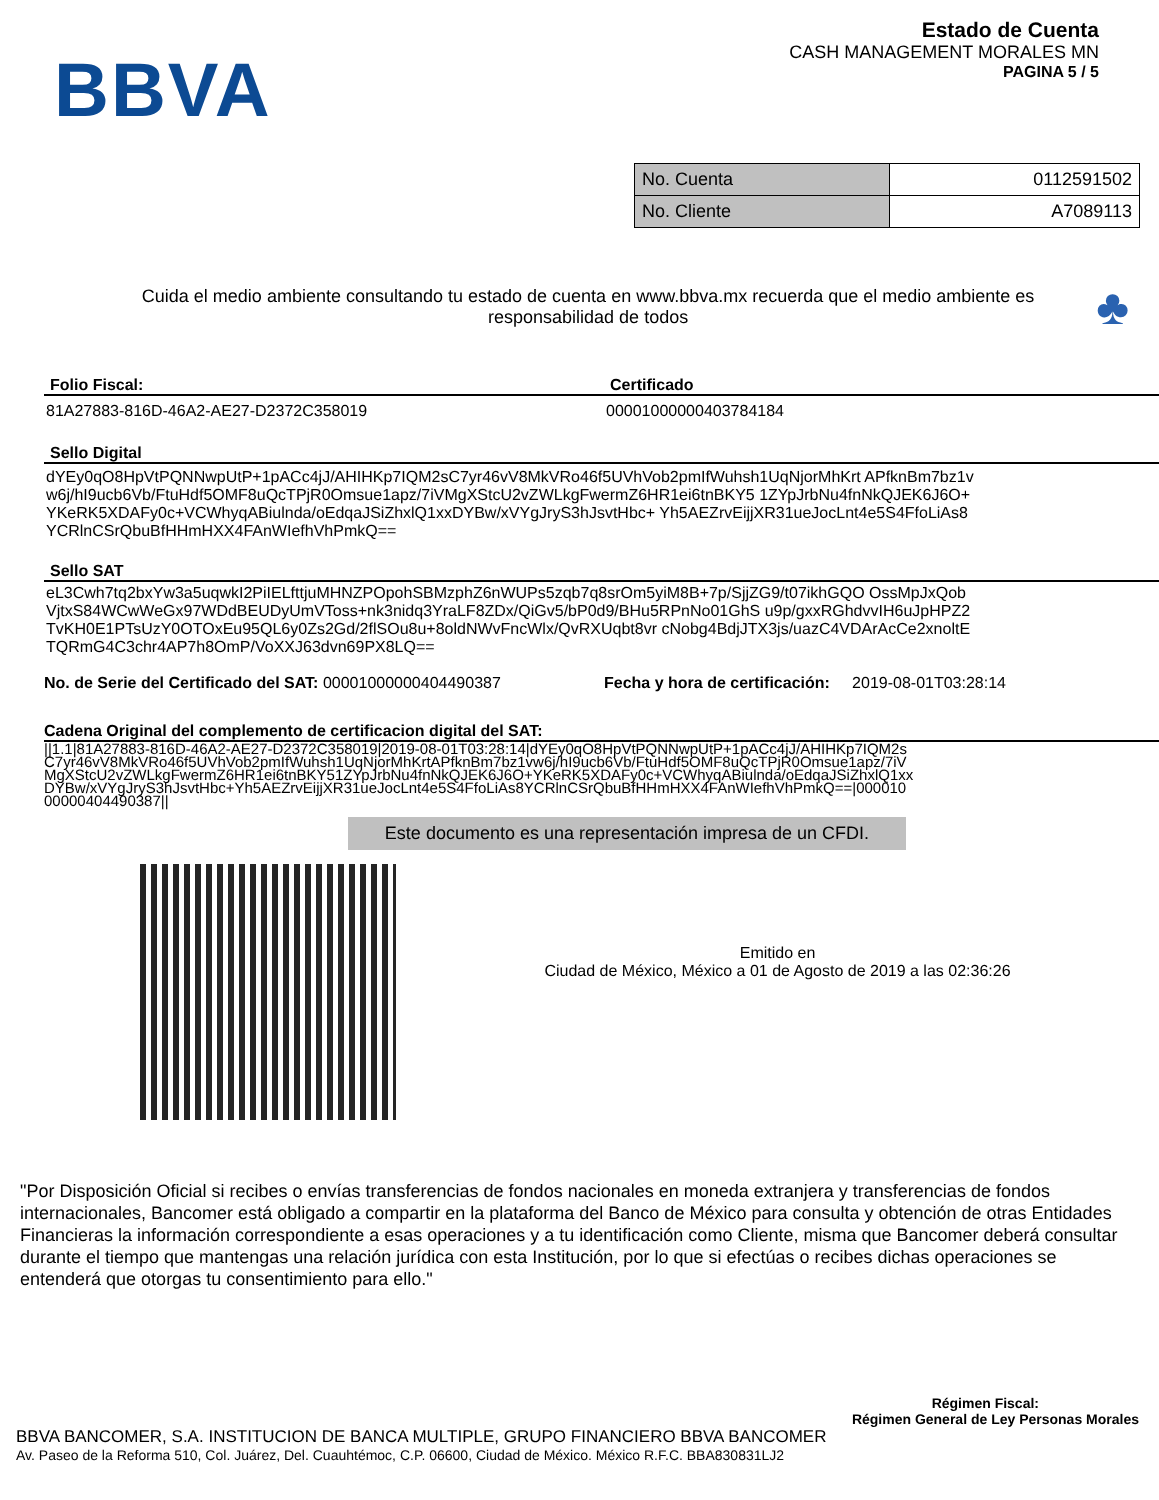BBVA
Estado de Cuenta
CASH MANAGEMENT MORALES MN
PAGINA 5 / 5
| No. Cuenta | 0112591502 |
| No. Cliente | A7089113 |
Cuida el medio ambiente consultando tu estado de cuenta en www.bbva.mx recuerda que el medio ambiente es responsabilidad de todos
♣
Folio Fiscal: Certificado
81A27883-816D-46A2-AE27-D2372C358019 00001000000403784184
Sello Digital
dYEy0qO8HpVtPQNNwpUtP+1pACc4jJ/AHIHKp7IQM2sC7yr46vV8MkVRo46f5UVhVob2pmIfWuhsh1UqNjorMhKrt APfknBm7bz1vw6j/hI9ucb6Vb/FtuHdf5OMF8uQcTPjR0Omsue1apz/7iVMgXStcU2vZWLkgFwermZ6HR1ei6tnBKY5 1ZYpJrbNu4fnNkQJEK6J6O+YKeRK5XDAFy0c+VCWhyqABiulnda/oEdqaJSiZhxlQ1xxDYBw/xVYgJryS3hJsvtHbc+ Yh5AEZrvEijjXR31ueJocLnt4e5S4FfoLiAs8YCRlnCSrQbuBfHHmHXX4FAnWIefhVhPmkQ==
Sello SAT
eL3Cwh7tq2bxYw3a5uqwkI2PiIELfttjuMHNZPOpohSBMzphZ6nWUPs5zqb7q8srOm5yiM8B+7p/SjjZG9/t07ikhGQO OssMpJxQobVjtxS84WCwWeGx97WDdBEUDyUmVToss+nk3nidq3YraLF8ZDx/QiGv5/bP0d9/BHu5RPnNo01GhS u9p/gxxRGhdvvIH6uJpHPZ2TvKH0E1PTsUzY0OTOxEu95QL6y0Zs2Gd/2flSOu8u+8oldNWvFncWlx/QvRXUqbt8vr cNobg4BdjJTX3js/uazC4VDArAcCe2xnoltETQRmG4C3chr4AP7h8OmP/VoXXJ63dvn69PX8LQ==
No. de Serie del Certificado del SAT: 00001000000404490387 Fecha y hora de certificación: 2019-08-01T03:28:14
Cadena Original del complemento de certificacion digital del SAT:
||1.1|81A27883-816D-46A2-AE27-D2372C358019|2019-08-01T03:28:14|dYEy0qO8HpVtPQNNwpUtP+1pACc4jJ/AHIHKp7IQM2sC7yr46vV8MkVRo46f5UVhVob2pmIfWuhsh1UqNjorMhKrtAPfknBm7bz1vw6j/hI9ucb6Vb/FtuHdf5OMF8uQcTPjR0Omsue1apz/7iVMgXStcU2vZWLkgFwermZ6HR1ei6tnBKY51ZYpJrbNu4fnNkQJEK6J6O+YKeRK5XDAFy0c+VCWhyqABiulnda/oEdqaJSiZhxlQ1xxDYBw/xVYgJryS3hJsvtHbc+Yh5AEZrvEijjXR31ueJocLnt4e5S4FfoLiAs8YCRlnCSrQbuBfHHmHXX4FAnWIefhVhPmkQ==|00001000000404490387||
Este documento es una representación impresa de un CFDI.
Emitido en
Ciudad de México, México a 01 de Agosto de 2019 a las 02:36:26
"Por Disposición Oficial si recibes o envías transferencias de fondos nacionales en moneda extranjera y transferencias de fondos internacionales, Bancomer está obligado a compartir en la plataforma del Banco de México para consulta y obtención de otras Entidades Financieras la información correspondiente a esas operaciones y a tu identificación como Cliente, misma que Bancomer deberá consultar durante el tiempo que mantengas una relación jurídica con esta Institución, por lo que si efectúas o recibes dichas operaciones se entenderá que otorgas tu consentimiento para ello."
Régimen Fiscal:
Régimen General de Ley Personas Morales
BBVA BANCOMER, S.A. INSTITUCION DE BANCA MULTIPLE, GRUPO FINANCIERO BBVA BANCOMER
Av. Paseo de la Reforma 510, Col. Juárez, Del. Cuauhtémoc, C.P. 06600, Ciudad de México. México R.F.C. BBA830831LJ2